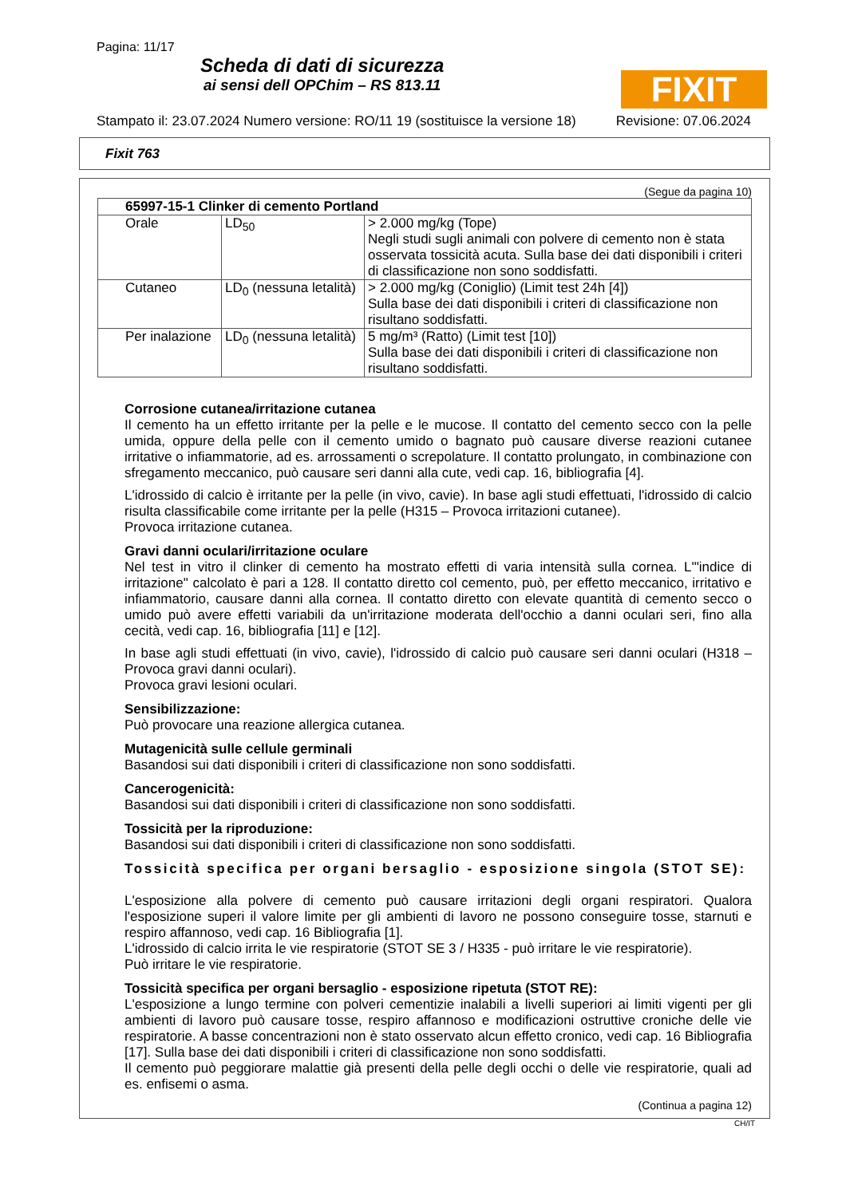Pagina: 11/17
Scheda di dati di sicurezza
ai sensi dell OPChim – RS 813.11
FIXIT
Stampato il: 23.07.2024 Numero versione: RO/11 19 (sostituisce la versione 18) Revisione: 07.06.2024
Fixit 763
(Segue da pagina 10)
| 65997-15-1 Clinker di cemento Portland | | |
| --- | --- | --- |
| Orale | LD<sub>50</sub> | > 2.000 mg/kg (Tope) Negli studi sugli animali con polvere di cemento non è stata osservata tossicità acuta. Sulla base dei dati disponibili i criteri di classificazione non sono soddisfatti. |
| Cutaneo | LD<sub>0</sub> (nessuna letalità) | > 2.000 mg/kg (Coniglio) (Limit test 24h [4]) Sulla base dei dati disponibili i criteri di classificazione non risultano soddisfatti. |
| Per inalazione | LD<sub>0</sub> (nessuna letalità) | 5 mg/m³ (Ratto) (Limit test [10]) Sulla base dei dati disponibili i criteri di classificazione non risultano soddisfatti. |
Corrosione cutanea/irritazione cutanea
Il cemento ha un effetto irritante per la pelle e le mucose. Il contatto del cemento secco con la pelle umida, oppure della pelle con il cemento umido o bagnato può causare diverse reazioni cutanee irritative o infiammatorie, ad es. arrossamenti o screpolature. Il contatto prolungato, in combinazione con sfregamento meccanico, può causare seri danni alla cute, vedi cap. 16, bibliografia [4].
L'idrossido di calcio è irritante per la pelle (in vivo, cavie). In base agli studi effettuati, l'idrossido di calcio risulta classificabile come irritante per la pelle (H315 – Provoca irritazioni cutanee).
Provoca irritazione cutanea.
Gravi danni oculari/irritazione oculare
Nel test in vitro il clinker di cemento ha mostrato effetti di varia intensità sulla cornea. L'"indice di irritazione" calcolato è pari a 128. Il contatto diretto col cemento, può, per effetto meccanico, irritativo e infiammatorio, causare danni alla cornea. Il contatto diretto con elevate quantità di cemento secco o umido può avere effetti variabili da un'irritazione moderata dell'occhio a danni oculari seri, fino alla cecità, vedi cap. 16, bibliografia [11] e [12].
In base agli studi effettuati (in vivo, cavie), l'idrossido di calcio può causare seri danni oculari (H318 – Provoca gravi danni oculari).
Provoca gravi lesioni oculari.
Sensibilizzazione:
Può provocare una reazione allergica cutanea.
Mutagenicità sulle cellule germinali
Basandosi sui dati disponibili i criteri di classificazione non sono soddisfatti.
Cancerogenicità:
Basandosi sui dati disponibili i criteri di classificazione non sono soddisfatti.
Tossicità per la riproduzione:
Basandosi sui dati disponibili i criteri di classificazione non sono soddisfatti.
Tossicità specifica per organi bersaglio - esposizione singola (STOT SE):
L'esposizione alla polvere di cemento può causare irritazioni degli organi respiratori. Qualora l'esposizione superi il valore limite per gli ambienti di lavoro ne possono conseguire tosse, starnuti e respiro affannoso, vedi cap. 16 Bibliografia [1].
L'idrossido di calcio irrita le vie respiratorie (STOT SE 3 / H335 - può irritare le vie respiratorie).
Può irritare le vie respiratorie.
Tossicità specifica per organi bersaglio - esposizione ripetuta (STOT RE):
L'esposizione a lungo termine con polveri cementizie inalabili a livelli superiori ai limiti vigenti per gli ambienti di lavoro può causare tosse, respiro affannoso e modificazioni ostruttive croniche delle vie respiratorie. A basse concentrazioni non è stato osservato alcun effetto cronico, vedi cap. 16 Bibliografia [17]. Sulla base dei dati disponibili i criteri di classificazione non sono soddisfatti.
Il cemento può peggiorare malattie già presenti della pelle degli occhi o delle vie respiratorie, quali ad es. enfisemi o asma.
(Continua a pagina 12)
CH/IT